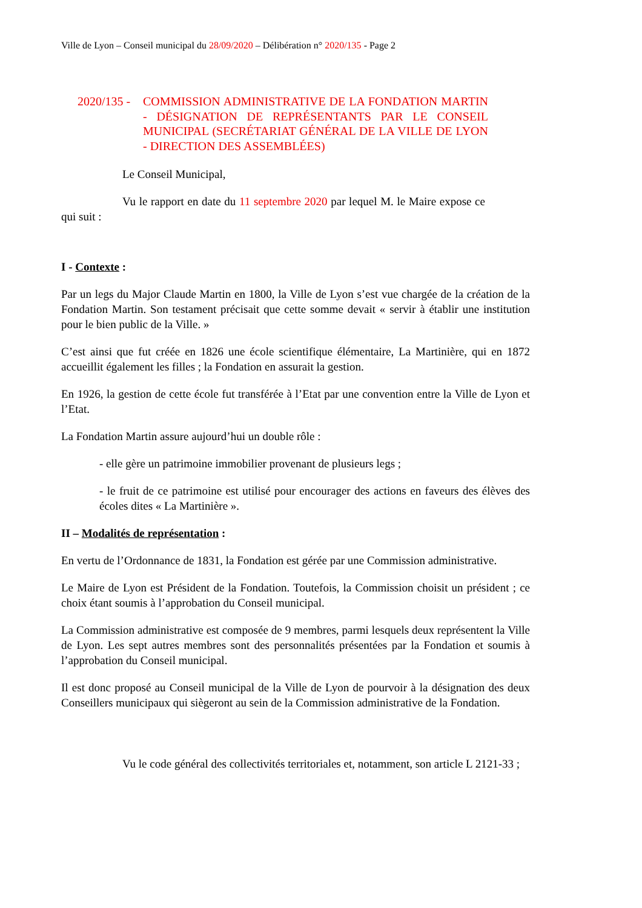Ville de Lyon – Conseil municipal du 28/09/2020 – Délibération n° 2020/135 - Page 2
2020/135 -
COMMISSION ADMINISTRATIVE DE LA FONDATION MARTIN - DÉSIGNATION DE REPRÉSENTANTS PAR LE CONSEIL MUNICIPAL (SECRÉTARIAT GÉNÉRAL DE LA VILLE DE LYON - DIRECTION DES ASSEMBLÉES)
Le Conseil Municipal,
Vu le rapport en date du 11 septembre 2020 par lequel M. le Maire expose ce qui suit :
I - Contexte :
Par un legs du Major Claude Martin en 1800, la Ville de Lyon s’est vue chargée de la création de la Fondation Martin. Son testament précisait que cette somme devait « servir à établir une institution pour le bien public de la Ville. »
C’est ainsi que fut créée en 1826 une école scientifique élémentaire, La Martinière, qui en 1872 accueillit également les filles ; la Fondation en assurait la gestion.
En 1926, la gestion de cette école fut transférée à l’Etat par une convention entre la Ville de Lyon et l’Etat.
La Fondation Martin assure aujourd’hui un double rôle :
- elle gère un patrimoine immobilier provenant de plusieurs legs ;
- le fruit de ce patrimoine est utilisé pour encourager des actions en faveurs des élèves des écoles dites « La Martinière ».
II – Modalités de représentation :
En vertu de l’Ordonnance de 1831, la Fondation est gérée par une Commission administrative.
Le Maire de Lyon est Président de la Fondation. Toutefois, la Commission choisit un président ; ce choix étant soumis à l’approbation du Conseil municipal.
La Commission administrative est composée de 9 membres, parmi lesquels deux représentent la Ville de Lyon. Les sept autres membres sont des personnalités présentées par la Fondation et soumis à l’approbation du Conseil municipal.
Il est donc proposé au Conseil municipal de la Ville de Lyon de pourvoir à la désignation des deux Conseillers municipaux qui siègeront au sein de la Commission administrative de la Fondation.
Vu le code général des collectivités territoriales et, notamment, son article L 2121-33 ;